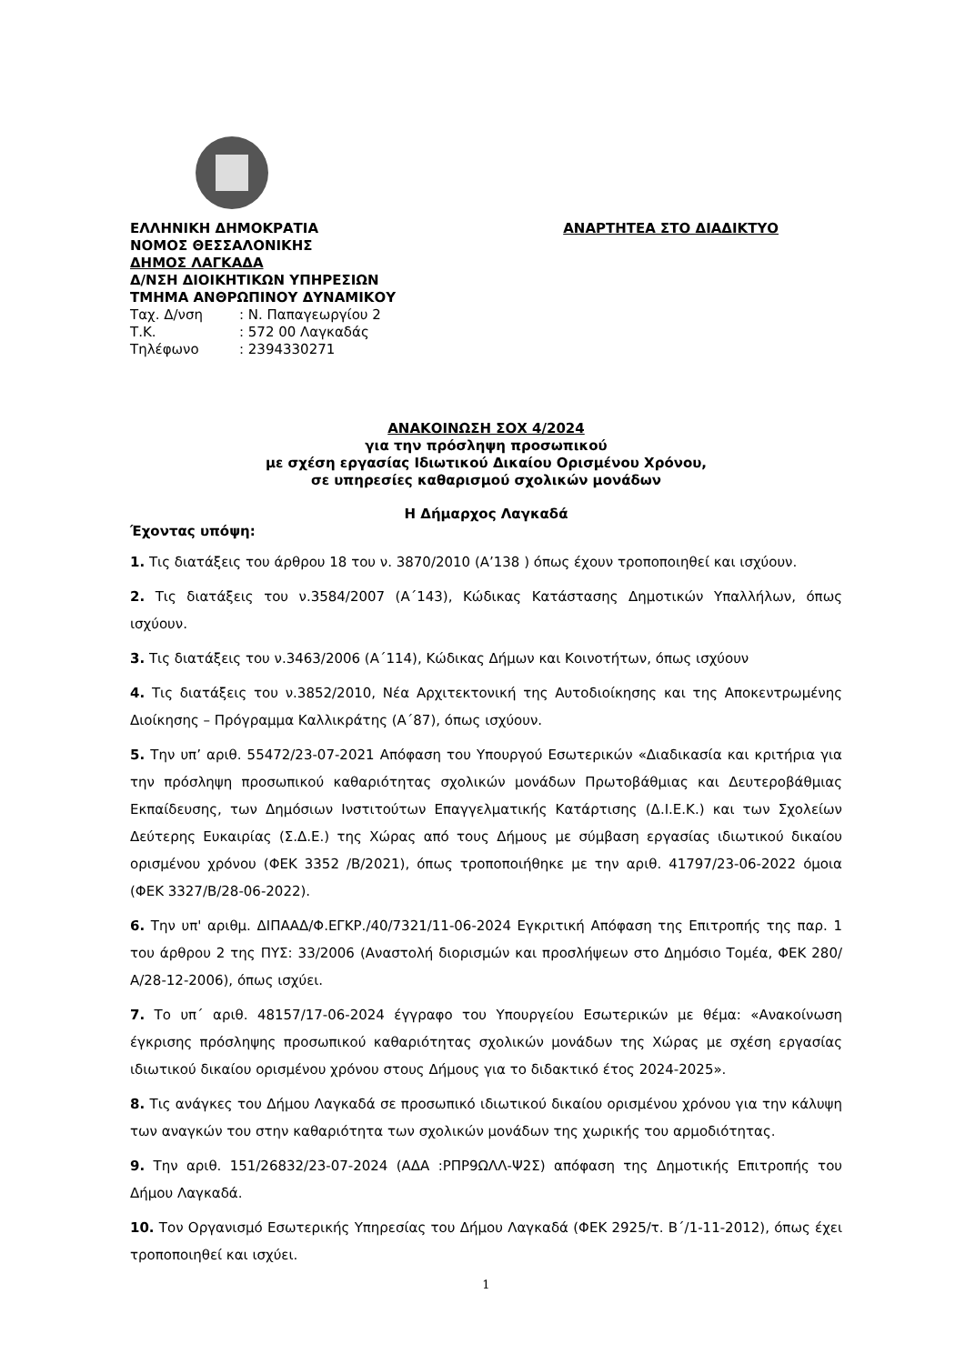ΕΛΛΗΝΙΚΗ ΔΗΜΟΚΡΑΤΙΑ
ΝΟΜΟΣ ΘΕΣΣΑΛΟΝΙΚΗΣ
ΔΗΜΟΣ ΛΑΓΚΑΔΑ
Δ/ΝΣΗ ΔΙΟΙΚΗΤΙΚΩΝ ΥΠΗΡΕΣΙΩΝ
ΤΜΗΜΑ ΑΝΘΡΩΠΙΝΟΥ ΔΥΝΑΜΙΚΟΥ
Ταχ. Δ/νση: Ν. Παπαγεωργίου 2
Τ.Κ.: 572 00 Λαγκαδάς
Τηλέφωνο: 2394330271
ΑΝΑΡΤΗΤΕΑ ΣΤΟ ΔΙΑΔΙΚΤΥΟ
ΑΝΑΚΟΙΝΩΣΗ ΣΟΧ 4/2024
για την πρόσληψη προσωπικού
με σχέση εργασίας Ιδιωτικού Δικαίου Ορισμένου Χρόνου,
σε υπηρεσίες καθαρισμού σχολικών μονάδων
Η Δήμαρχος Λαγκαδά
Έχοντας υπόψη:
1. Τις διατάξεις του άρθρου 18 του ν. 3870/2010 (Α’138 ) όπως έχουν τροποποιηθεί και ισχύουν.
2. Τις διατάξεις του ν.3584/2007 (Α΄143), Κώδικας Κατάστασης Δημοτικών Υπαλλήλων, όπως ισχύουν.
3. Τις διατάξεις του ν.3463/2006 (Α΄114), Κώδικας Δήμων και Κοινοτήτων, όπως ισχύουν
4. Τις διατάξεις του ν.3852/2010, Νέα Αρχιτεκτονική της Αυτοδιοίκησης και της Αποκεντρωμένης Διοίκησης – Πρόγραμμα Καλλικράτης (Α΄87), όπως ισχύουν.
5. Την υπ’ αριθ. 55472/23-07-2021 Απόφαση του Υπουργού Εσωτερικών «Διαδικασία και κριτήρια για την πρόσληψη προσωπικού καθαριότητας σχολικών μονάδων Πρωτοβάθμιας και Δευτεροβάθμιας Εκπαίδευσης, των Δημόσιων Ινστιτούτων Επαγγελματικής Κατάρτισης (Δ.Ι.Ε.Κ.) και των Σχολείων Δεύτερης Ευκαιρίας (Σ.Δ.Ε.) της Χώρας από τους Δήμους με σύμβαση εργασίας ιδιωτικού δικαίου ορισμένου χρόνου (ΦΕΚ 3352 /Β/2021), όπως τροποποιήθηκε με την αριθ. 41797/23-06-2022 όμοια (ΦΕΚ 3327/Β/28-06-2022).
6. Την υπ' αριθμ. ΔΙΠΑΑΔ/Φ.ΕΓΚΡ./40/7321/11-06-2024 Εγκριτική Απόφαση της Επιτροπής της παρ. 1 του άρθρου 2 της ΠΥΣ: 33/2006 (Αναστολή διορισμών και προσλήψεων στο Δημόσιο Τομέα, ΦΕΚ 280/Α/28-12-2006), όπως ισχύει.
7. Το υπ΄ αριθ. 48157/17-06-2024 έγγραφο του Υπουργείου Εσωτερικών με θέμα: «Ανακοίνωση έγκρισης πρόσληψης προσωπικού καθαριότητας σχολικών μονάδων της Χώρας με σχέση εργασίας ιδιωτικού δικαίου ορισμένου χρόνου στους Δήμους για το διδακτικό έτος 2024-2025».
8. Τις ανάγκες του Δήμου Λαγκαδά σε προσωπικό ιδιωτικού δικαίου ορισμένου χρόνου για την κάλυψη των αναγκών του στην καθαριότητα των σχολικών μονάδων της χωρικής του αρμοδιότητας.
9. Την αριθ. 151/26832/23-07-2024 (ΑΔΑ :ΡΠΡ9ΩΛΛ-Ψ2Σ) απόφαση της Δημοτικής Επιτροπής του Δήμου Λαγκαδά.
10. Τον Οργανισμό Εσωτερικής Υπηρεσίας του Δήμου Λαγκαδά (ΦΕΚ 2925/τ. Β΄/1-11-2012), όπως έχει τροποποιηθεί και ισχύει.
1